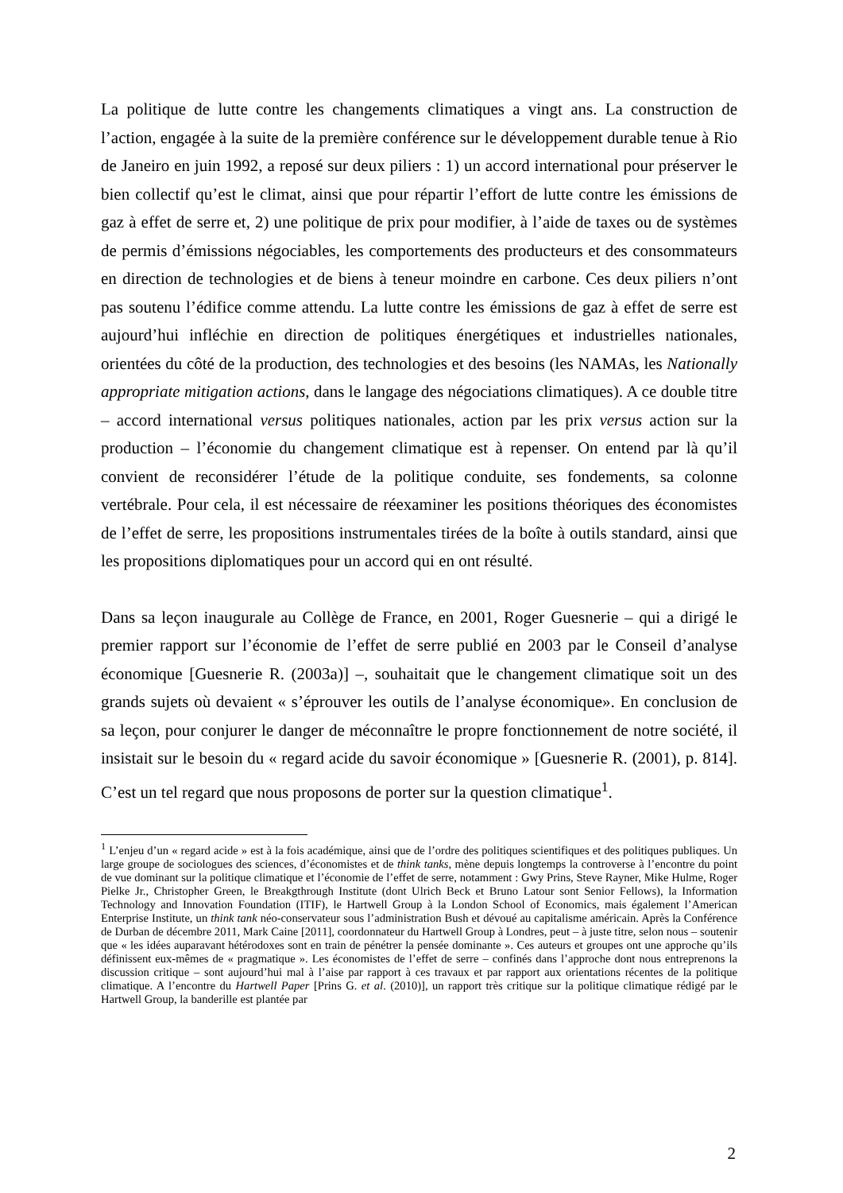La politique de lutte contre les changements climatiques a vingt ans. La construction de l’action, engagée à la suite de la première conférence sur le développement durable tenue à Rio de Janeiro en juin 1992, a reposé sur deux piliers : 1) un accord international pour préserver le bien collectif qu’est le climat, ainsi que pour répartir l’effort de lutte contre les émissions de gaz à effet de serre et, 2) une politique de prix pour modifier, à l’aide de taxes ou de systèmes de permis d’émissions négociables, les comportements des producteurs et des consommateurs en direction de technologies et de biens à teneur moindre en carbone. Ces deux piliers n’ont pas soutenu l’édifice comme attendu. La lutte contre les émissions de gaz à effet de serre est aujourd’hui infléchie en direction de politiques énergétiques et industrielles nationales, orientées du côté de la production, des technologies et des besoins (les NAMAs, les Nationally appropriate mitigation actions, dans le langage des négociations climatiques). A ce double titre – accord international versus politiques nationales, action par les prix versus action sur la production – l’économie du changement climatique est à repenser. On entend par là qu’il convient de reconsidérer l’étude de la politique conduite, ses fondements, sa colonne vertébrale. Pour cela, il est nécessaire de réexaminer les positions théoriques des économistes de l’effet de serre, les propositions instrumentales tirées de la boîte à outils standard, ainsi que les propositions diplomatiques pour un accord qui en ont résulté.
Dans sa leçon inaugurale au Collège de France, en 2001, Roger Guesnerie – qui a dirigé le premier rapport sur l’économie de l’effet de serre publié en 2003 par le Conseil d’analyse économique [Guesnerie R. (2003a)] –, souhaitait que le changement climatique soit un des grands sujets où devaient « s’éprouver les outils de l’analyse économique». En conclusion de sa leçon, pour conjurer le danger de méconnaître le propre fonctionnement de notre société, il insistait sur le besoin du « regard acide du savoir économique » [Guesnerie R. (2001), p. 814]. C’est un tel regard que nous proposons de porter sur la question climatique<sup>1</sup>.
<sup>1</sup> L’enjeu d’un « regard acide » est à la fois académique, ainsi que de l’ordre des politiques scientifiques et des politiques publiques. Un large groupe de sociologues des sciences, d’économistes et de think tanks, mène depuis longtemps la controverse à l’encontre du point de vue dominant sur la politique climatique et l’économie de l’effet de serre, notamment : Gwy Prins, Steve Rayner, Mike Hulme, Roger Pielke Jr., Christopher Green, le Breakgthrough Institute (dont Ulrich Beck et Bruno Latour sont Senior Fellows), la Information Technology and Innovation Foundation (ITIF), le Hartwell Group à la London School of Economics, mais également l’American Enterprise Institute, un think tank néo-conservateur sous l’administration Bush et dévoué au capitalisme américain. Après la Conférence de Durban de décembre 2011, Mark Caine [2011], coordonnateur du Hartwell Group à Londres, peut – à juste titre, selon nous – soutenir que « les idées auparavant hétérodoxes sont en train de pénétrer la pensée dominante ». Ces auteurs et groupes ont une approche qu’ils définissent eux-mêmes de « pragmatique ». Les économistes de l’effet de serre – confinés dans l’approche dont nous entreprenons la discussion critique – sont aujourd’hui mal à l’aise par rapport à ces travaux et par rapport aux orientations récentes de la politique climatique. A l’encontre du Hartwell Paper [Prins G. et al. (2010)], un rapport très critique sur la politique climatique rédigé par le Hartwell Group, la banderille est plantée par
2